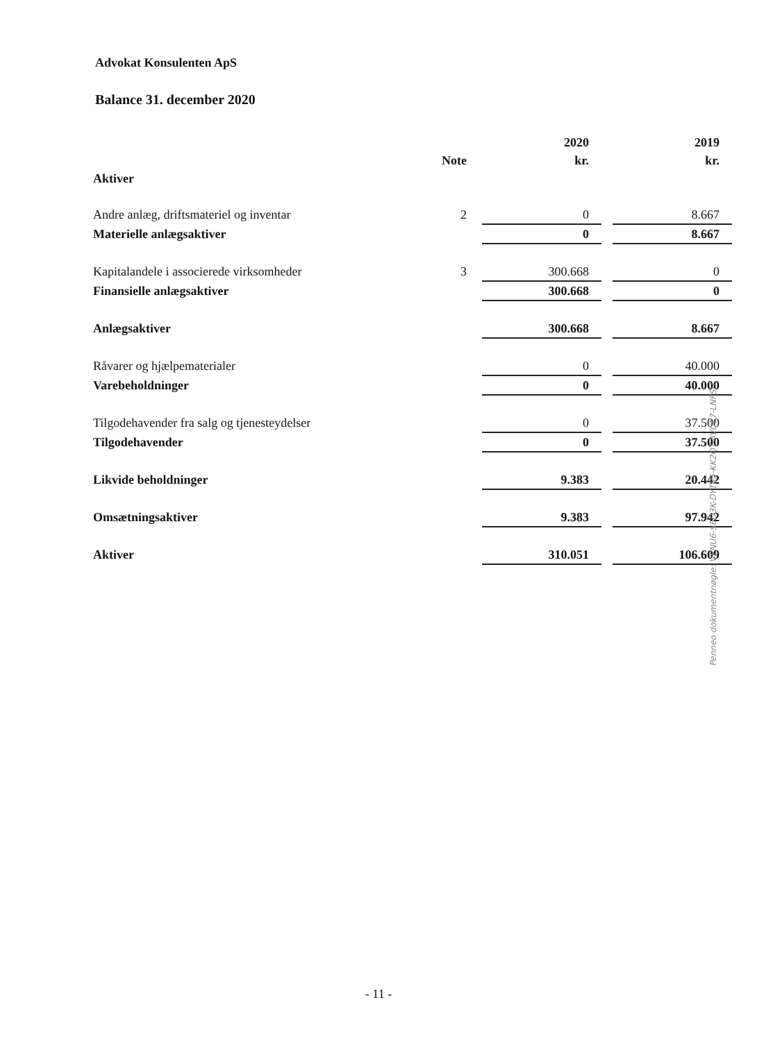Advokat Konsulenten ApS
Balance 31. december 2020
| | | 2020 | | 2019 |
| --- | --- | --- | --- | --- |
| | Note | kr. | | kr. |
| Aktiver | | | | |
| Andre anlæg, driftsmateriel og inventar | 2 | 0 | | 8.667 |
| Materielle anlægsaktiver | | 0 | | 8.667 |
| Kapitalandele i associerede virksomheder | 3 | 300.668 | | 0 |
| Finansielle anlægsaktiver | | 300.668 | | 0 |
| Anlægsaktiver | | 300.668 | | 8.667 |
| Råvarer og hjælpematerialer | | 0 | | 40.000 |
| Varebeholdninger | | 0 | | 40.000 |
| Tilgodehavender fra salg og tjenesteydelser | | 0 | | 37.500 |
| Tilgodehavender | | 0 | | 37.500 |
| Likvide beholdninger | | 9.383 | | 20.442 |
| Omsætningsaktiver | | 9.383 | | 97.942 |
| Aktiver | | 310.051 | | 106.609 |
Penneo dokumentnøgle: VENU6-SED3K-DYT85-KK2QT-AVUE7-LNFSH
- 11 -